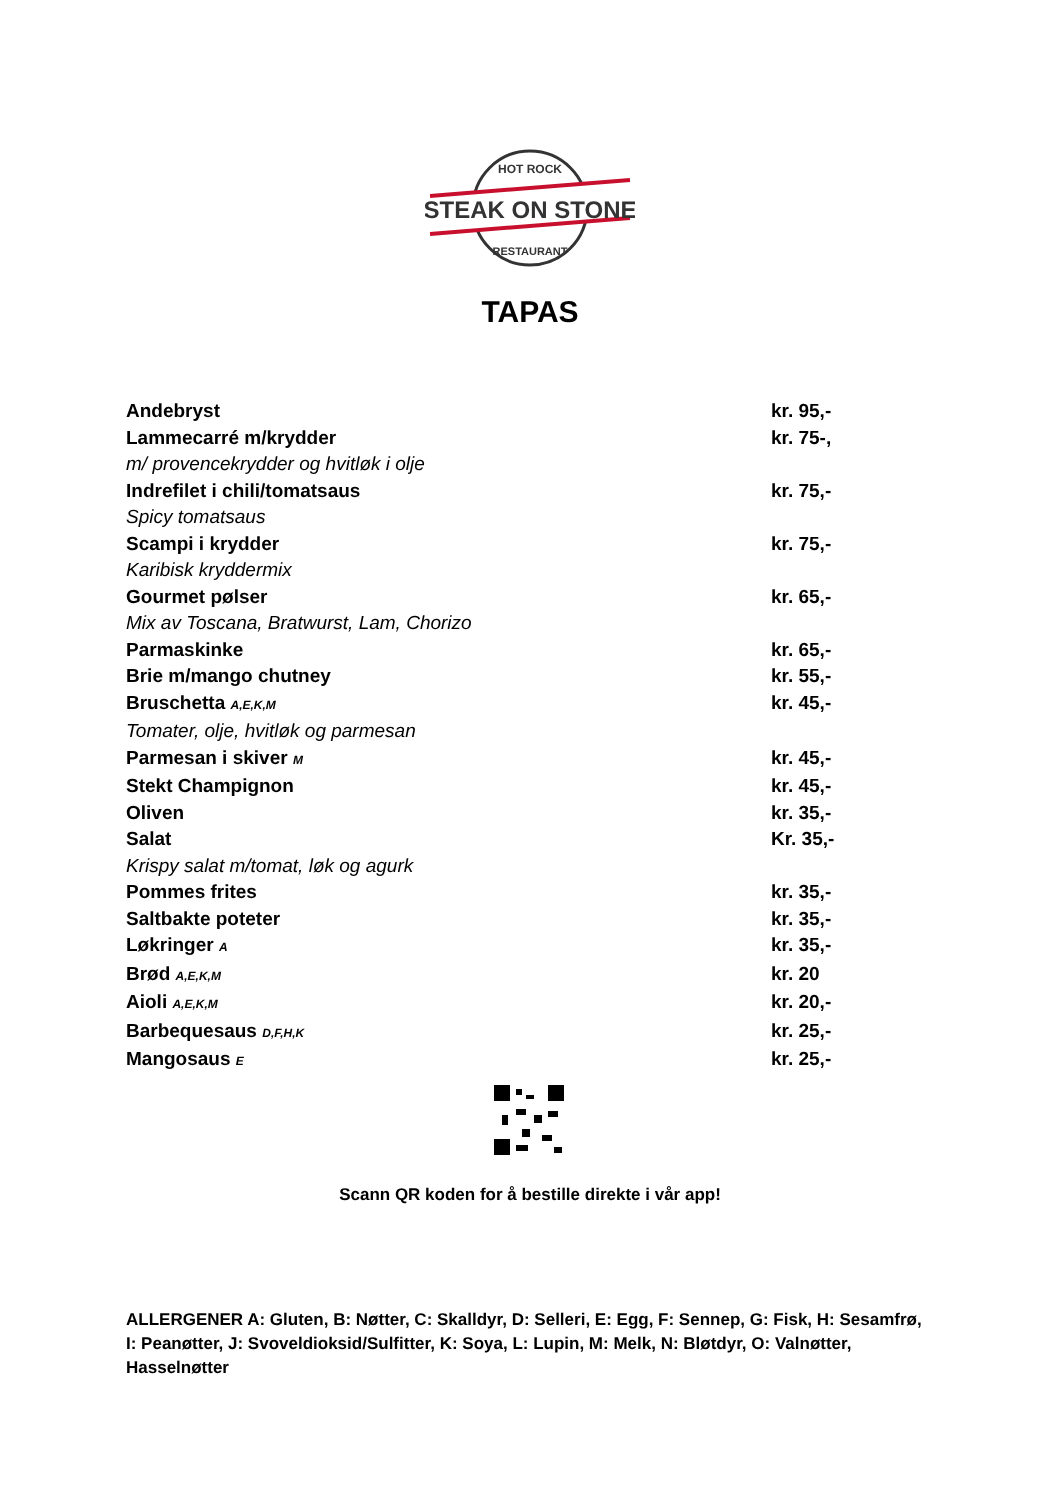STEAK ON STONE
HOT ROCK
RESTAURANT
TAPAS
Andebryst kr. 95,-
Lammecarré m/krydder kr. 75-,
m/ provencekrydder og hvitløk i olje
Indrefilet i chili/tomatsaus kr. 75,-
Spicy tomatsaus
Scampi i krydder kr. 75,-
Karibisk kryddermix
Gourmet pølser kr. 65,-
Mix av Toscana, Bratwurst, Lam, Chorizo
Parmaskinke kr. 65,-
Brie m/mango chutney kr. 55,-
Bruschetta A,E,K,M kr. 45,-
Tomater, olje, hvitløk og parmesan
Parmesan i skiver M kr. 45,-
Stekt Champignon kr. 45,-
Oliven kr. 35,-
Salat Kr. 35,-
Krispy salat m/tomat, løk og agurk
Pommes frites kr. 35,-
Saltbakte poteter kr. 35,-
Løkringer A kr. 35,-
Brød A,E,K,M kr. 20
Aioli A,E,K,M kr. 20,-
Barbequesaus D,F,H,K kr. 25,-
Mangosaus E kr. 25,-
Scann QR koden for å bestille direkte i vår app!
ALLERGENER A: Gluten, B: Nøtter, C: Skalldyr, D: Selleri, E: Egg, F: Sennep, G: Fisk, H: Sesamfrø, I: Peanøtter, J: Svoveldioksid/Sulfitter, K: Soya, L: Lupin, M: Melk, N: Bløtdyr, O: Valnøtter, Hasselnøtter